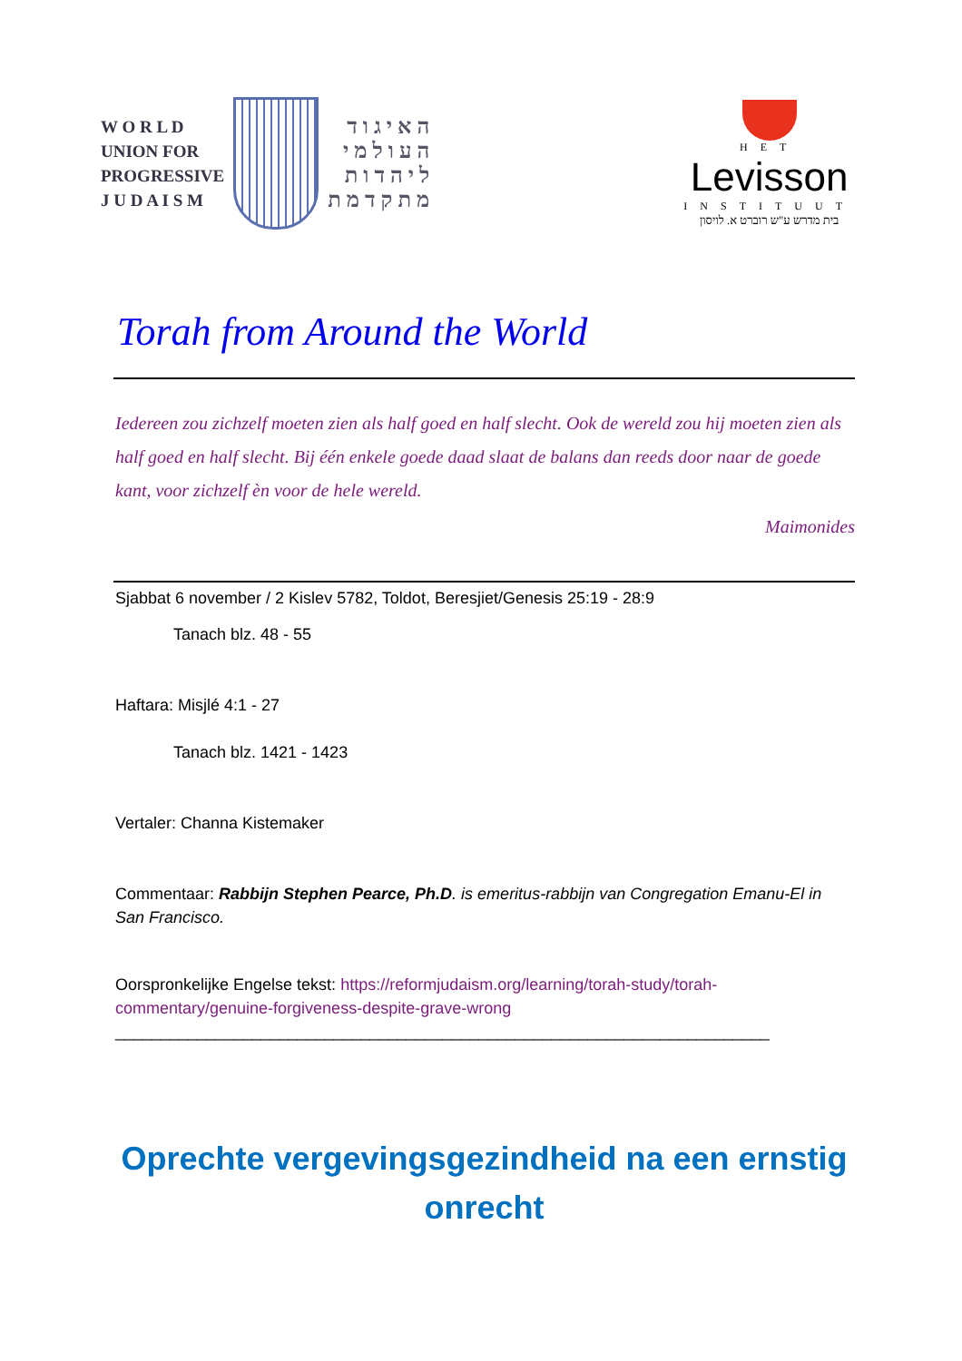W O R L D
UNION FOR
PROGRESSIVE
J U D A I S M
האיגוד
העולמי
ליהדות
מתקדמת
HET
Levisson
INSTITUUT
בית מדרש ע"ש רוברט א. לויסון
Torah from Around the World
Iedereen zou zichzelf moeten zien als half goed en half slecht. Ook de wereld zou hij moeten zien als half goed en half slecht. Bij één enkele goede daad slaat de balans dan reeds door naar de goede kant, voor zichzelf èn voor de hele wereld.
Maimonides
Sjabbat 6 november / 2 Kislev 5782, Toldot, Beresjiet/Genesis 25:19 - 28:9
Tanach blz. 48 - 55
Haftara: Misjlé 4:1 - 27
Tanach blz. 1421 - 1423
Vertaler: Channa Kistemaker
Commentaar: Rabbijn Stephen Pearce, Ph.D. is emeritus-rabbijn van Congregation Emanu-El in San Francisco.
Oorspronkelijke Engelse tekst: https://reformjudaism.org/learning/torah-study/torah-commentary/genuine-forgiveness-despite-grave-wrong
________________________________________________________________________
Oprechte vergevingsgezindheid na een ernstig onrecht